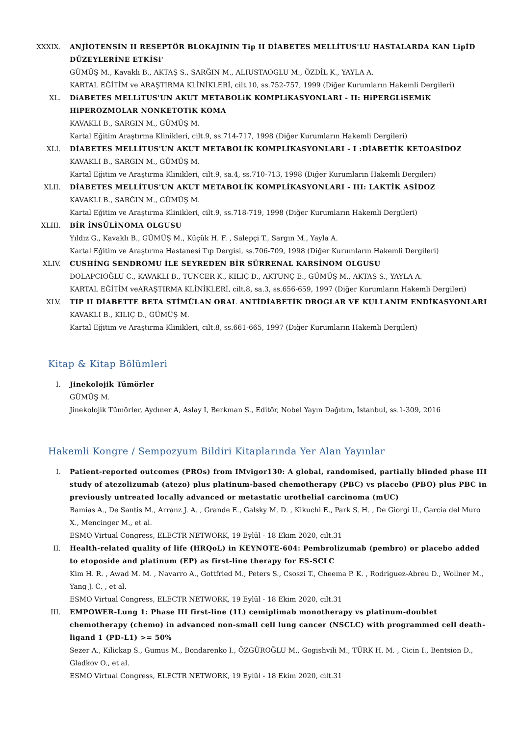XXXIX. ANJİOTENSİN II RESEPTÖR BLOKAJININ Tip II DİABETES MELLİTUS'LU HASTALARDA KAN LipİD DÜZEYLERİNE ETKİSi'
GÜMÜŞ M., Kavaklı B., AKTAŞ S., SARĞIN M., ALIUSTAOGLU M., ÖZDİL K., YAYLA A.
KARTAL EĞİTİM ve ARAŞTIRMA KLİNİKLERİ, cilt.10, ss.752-757, 1999 (Diğer Kurumların Hakemli Dergileri)
XL. DiABETES MELLiTUS'UN AKUT METABOLiK KOMPLiKASYONLARI - II: HiPERGLiSEMiK HiPEROZMOLAR NONKETOTiK KOMA
KAVAKLI B., SARGIN M., GÜMÜŞ M.
Kartal Eğitim Araştırma Klinikleri, cilt.9, ss.714-717, 1998 (Diğer Kurumların Hakemli Dergileri)
XLI. DİABETES MELLİTUS'UN AKUT METABOLİK KOMPLİKASYONLARI - I :DİABETİK KETOASİDOZ
KAVAKLI B., SARGIN M., GÜMÜŞ M.
Kartal Eğitim ve Araştırma Klinikleri, cilt.9, sa.4, ss.710-713, 1998 (Diğer Kurumların Hakemli Dergileri)
XLII. DİABETES MELLİTUS'UN AKUT METABOLİK KOMPLİKASYONLARI - III: LAKTİK ASİDOZ
KAVAKLI B., SARĞIN M., GÜMÜŞ M.
Kartal Eğitim ve Araştırma Klinikleri, cilt.9, ss.718-719, 1998 (Diğer Kurumların Hakemli Dergileri)
XLIII. BİR İNSÜLİNOMA OLGUSU
Yıldız G., Kavaklı B., GÜMÜŞ M., Küçük H. F. , Salepçi T., Sargın M., Yayla A.
Kartal Eğitim ve Araştırma Hastanesi Tıp Dergisi, ss.706-709, 1998 (Diğer Kurumların Hakemli Dergileri)
XLIV. CUSHİNG SENDROMU İLE SEYREDEN BİR SÜRRENAL KARSİNOM OLGUSU
DOLAPCIOĞLU C., KAVAKLI B., TUNCER K., KILIÇ D., AKTUNÇ E., GÜMÜŞ M., AKTAŞ S., YAYLA A.
KARTAL EĞİTİM veARAŞTIRMA KLİNİKLERİ, cilt.8, sa.3, ss.656-659, 1997 (Diğer Kurumların Hakemli Dergileri)
XLV. TIP II DİABETTE BETA STİMÜLAN ORAL ANTİDİABETİK DROGLAR VE KULLANIM ENDİKASYONLARI
KAVAKLI B., KILIÇ D., GÜMÜŞ M.
Kartal Eğitim ve Araştırma Klinikleri, cilt.8, ss.661-665, 1997 (Diğer Kurumların Hakemli Dergileri)
Kitap & Kitap Bölümleri
I. Jinekolojik Tümörler
GÜMÜŞ M.
Jinekolojik Tümörler, Aydıner A, Aslay I, Berkman S., Editör, Nobel Yayın Dağıtım, İstanbul, ss.1-309, 2016
Hakemli Kongre / Sempozyum Bildiri Kitaplarında Yer Alan Yayınlar
I. Patient-reported outcomes (PROs) from IMvigor130: A global, randomised, partially blinded phase III study of atezolizumab (atezo) plus platinum-based chemotherapy (PBC) vs placebo (PBO) plus PBC in previously untreated locally advanced or metastatic urothelial carcinoma (mUC)
Bamias A., De Santis M., Arranz J. A. , Grande E., Galsky M. D. , Kikuchi E., Park S. H. , De Giorgi U., Garcia del Muro X., Mencinger M., et al.
ESMO Virtual Congress, ELECTR NETWORK, 19 Eylül - 18 Ekim 2020, cilt.31
II. Health-related quality of life (HRQoL) in KEYNOTE-604: Pembrolizumab (pembro) or placebo added to etoposide and platinum (EP) as first-line therapy for ES-SCLC
Kim H. R. , Awad M. M. , Navarro A., Gottfried M., Peters S., Csoszi T., Cheema P. K. , Rodriguez-Abreu D., Wollner M., Yang J. C. , et al.
ESMO Virtual Congress, ELECTR NETWORK, 19 Eylül - 18 Ekim 2020, cilt.31
III. EMPOWER-Lung 1: Phase III first-line (1L) cemiplimab monotherapy vs platinum-doublet chemotherapy (chemo) in advanced non-small cell lung cancer (NSCLC) with programmed cell death-ligand 1 (PD-L1) >= 50%
Sezer A., Kilickap S., Gumus M., Bondarenko I., ÖZGÜROĞLU M., Gogishvili M., TÜRK H. M. , Cicin I., Bentsion D., Gladkov O., et al.
ESMO Virtual Congress, ELECTR NETWORK, 19 Eylül - 18 Ekim 2020, cilt.31